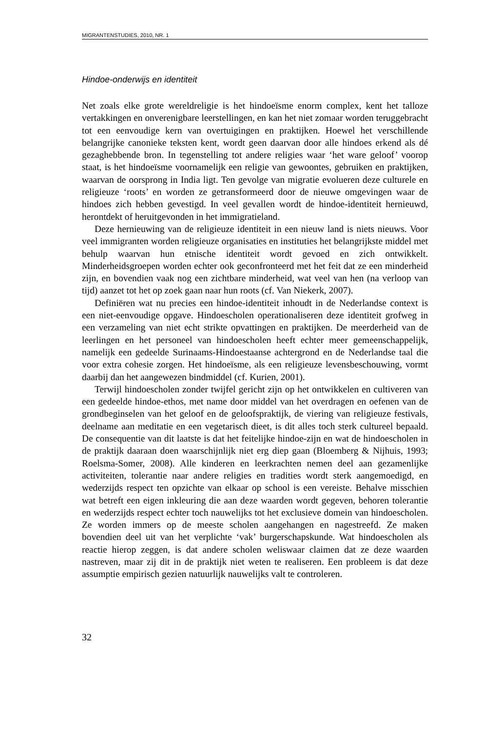MIGRANTENSTUDIES, 2010, NR. 1
Hindoe-onderwijs en identiteit
Net zoals elke grote wereldreligie is het hindoeïsme enorm complex, kent het talloze vertakkingen en onverenigbare leerstellingen, en kan het niet zomaar worden teruggebracht tot een eenvoudige kern van overtuigingen en praktijken. Hoewel het verschillende belangrijke canonieke teksten kent, wordt geen daarvan door alle hindoes erkend als dé gezaghebbende bron. In tegenstelling tot andere religies waar ‘het ware geloof’ voorop staat, is het hindoeïsme voornamelijk een religie van gewoontes, gebruiken en praktijken, waarvan de oorsprong in India ligt. Ten gevolge van migratie evolueren deze culturele en religieuze ‘roots’ en worden ze getransformeerd door de nieuwe omgevingen waar de hindoes zich hebben gevestigd. In veel gevallen wordt de hindoe-identiteit hernieuwd, herontdekt of heruitgevonden in het immigratieland.
Deze hernieuwing van de religieuze identiteit in een nieuw land is niets nieuws. Voor veel immigranten worden religieuze organisaties en instituties het belangrijkste middel met behulp waarvan hun etnische identiteit wordt gevoed en zich ontwikkelt. Minderheidsgroepen worden echter ook geconfronteerd met het feit dat ze een minderheid zijn, en bovendien vaak nog een zichtbare minderheid, wat veel van hen (na verloop van tijd) aanzet tot het op zoek gaan naar hun roots (cf. Van Niekerk, 2007).
Definiëren wat nu precies een hindoe-identiteit inhoudt in de Nederlandse context is een niet-eenvoudige opgave. Hindoescholen operationaliseren deze identiteit grofweg in een verzameling van niet echt strikte opvattingen en praktijken. De meerderheid van de leerlingen en het personeel van hindoescholen heeft echter meer gemeenschappelijk, namelijk een gedeelde Surinaams-Hindoestaanse achtergrond en de Nederlandse taal die voor extra cohesie zorgen. Het hindoeïsme, als een religieuze levensbeschouwing, vormt daarbij dan het aangewezen bindmiddel (cf. Kurien, 2001).
Terwijl hindoescholen zonder twijfel gericht zijn op het ontwikkelen en cultiveren van een gedeelde hindoe-ethos, met name door middel van het overdragen en oefenen van de grondbeginselen van het geloof en de geloofspraktijk, de viering van religieuze festivals, deelname aan meditatie en een vegetarisch dieet, is dit alles toch sterk cultureel bepaald. De consequentie van dit laatste is dat het feitelijke hindoe-zijn en wat de hindoescholen in de praktijk daaraan doen waarschijnlijk niet erg diep gaan (Bloemberg & Nijhuis, 1993; Roelsma-Somer, 2008). Alle kinderen en leerkrachten nemen deel aan gezamenlijke activiteiten, tolerantie naar andere religies en tradities wordt sterk aangemoedigd, en wederzijds respect ten opzichte van elkaar op school is een vereiste. Behalve misschien wat betreft een eigen inkleuring die aan deze waarden wordt gegeven, behoren tolerantie en wederzijds respect echter toch nauwelijks tot het exclusieve domein van hindoescholen. Ze worden immers op de meeste scholen aangehangen en nagestreefd. Ze maken bovendien deel uit van het verplichte ‘vak’ burgerschapskunde. Wat hindoescholen als reactie hierop zeggen, is dat andere scholen weliswaar claimen dat ze deze waarden nastreven, maar zij dit in de praktijk niet weten te realiseren. Een probleem is dat deze assumptie empirisch gezien natuurlijk nauwelijks valt te controleren.
32